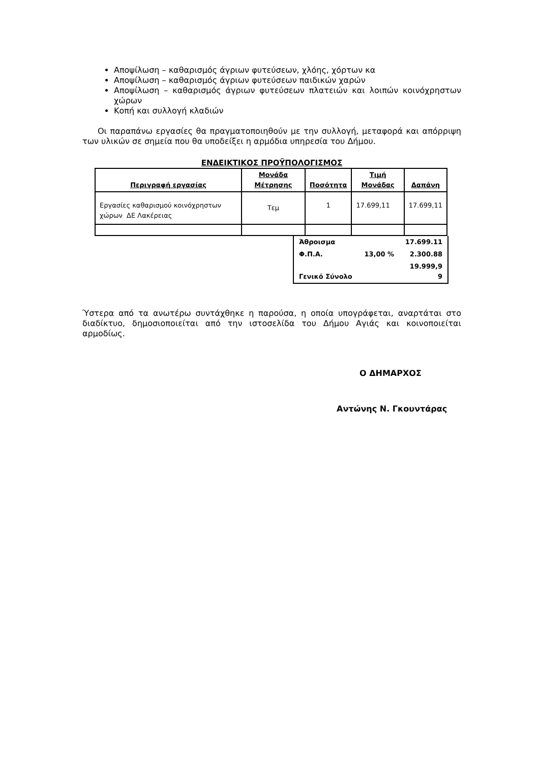Αποψίλωση – καθαρισμός άγριων φυτεύσεων, χλόης, χόρτων κα
Αποψίλωση – καθαρισμός άγριων φυτεύσεων παιδικών χαρών
Αποψίλωση – καθαρισμός άγριων φυτεύσεων πλατειών και λοιπών κοινόχρηστων χώρων
Κοπή και συλλογή κλαδιών
Οι παραπάνω εργασίες θα πραγματοποιηθούν με την συλλογή, μεταφορά και απόρριψη των υλικών σε σημεία που θα υποδείξει η αρμόδια υπηρεσία του Δήμου.
ΕΝΔΕΙΚΤΙΚΟΣ ΠΡΟΫΠΟΛΟΓΙΣΜΟΣ
| Περιγραφή εργασίας | Μονάδα Μέτρησης | Ποσότητα | Τιμή Μονάδας | Δαπάνη |
| --- | --- | --- | --- | --- |
| Εργασίες καθαρισμού κοινόχρηστων χώρων ΔΕ Λακέρειας | Τεμ | 1 | 17.699,11 | 17.699,11 |
| Άθροισμα | | 17.699.11 |
| Φ.Π.Α. | 13,00 % | 2.300.88 |
| Γενικό Σύνολο | | 19.999,9 9 |
Ύστερα από τα ανωτέρω συντάχθηκε η παρούσα, η οποία υπογράφεται, αναρτάται στο διαδίκτυο, δημοσιοποιείται από την ιστοσελίδα του Δήμου Αγιάς και κοινοποιείται αρμοδίως.
Ο ΔΗΜΑΡΧΟΣ
Αντώνης Ν. Γκουντάρας